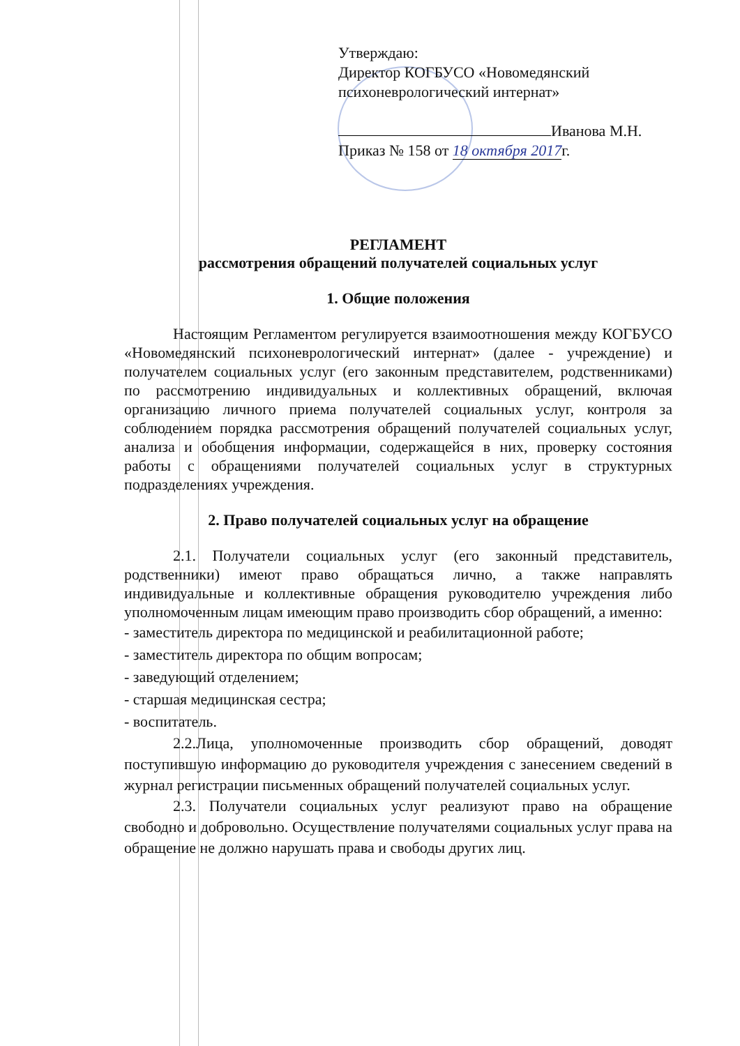Утверждаю:
Директор КОГБУСО «Новомедянский психоневрологический интернат»
Иванова М.Н.
Приказ № 158 от 18 октября 2017г.
РЕГЛАМЕНТ
рассмотрения обращений получателей социальных услуг
1. Общие положения
Настоящим Регламентом регулируется взаимоотношения между КОГБУСО «Новомедянский психоневрологический интернат» (далее - учреждение) и получателем социальных услуг (его законным представителем, родственниками) по рассмотрению индивидуальных и коллективных обращений, включая организацию личного приема получателей социальных услуг, контроля за соблюдением порядка рассмотрения обращений получателей социальных услуг, анализа и обобщения информации, содержащейся в них, проверку состояния работы с обращениями получателей социальных услуг в структурных подразделениях учреждения.
2. Право получателей социальных услуг на обращение
2.1. Получатели социальных услуг (его законный представитель, родственники) имеют право обращаться лично, а также направлять индивидуальные и коллективные обращения руководителю учреждения либо уполномоченным лицам имеющим право производить сбор обращений, а именно:
- заместитель директора по медицинской и реабилитационной работе;
- заместитель директора по общим вопросам;
- заведующий отделением;
- старшая медицинская сестра;
- воспитатель.
2.2.Лица, уполномоченные производить сбор обращений, доводят поступившую информацию до руководителя учреждения с занесением сведений в журнал регистрации письменных обращений получателей социальных услуг.
2.3. Получатели социальных услуг реализуют право на обращение свободно и добровольно. Осуществление получателями социальных услуг права на обращение не должно нарушать права и свободы других лиц.